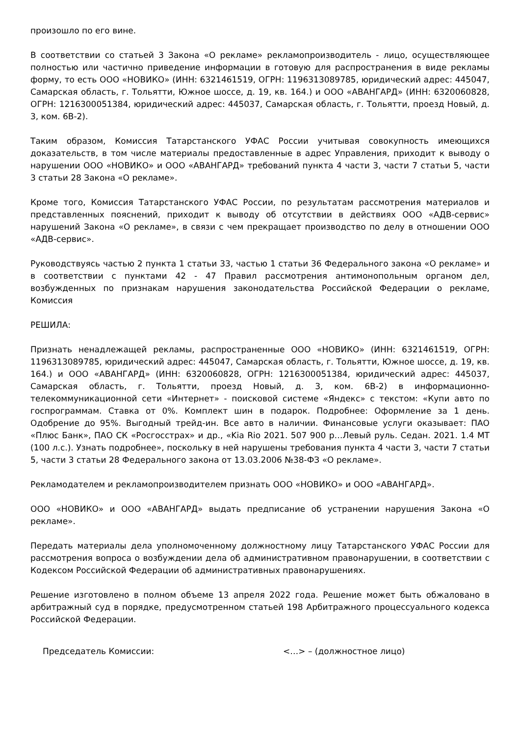произошло по его вине.
В соответствии со статьей 3 Закона «О рекламе» рекламопроизводитель - лицо, осуществляющее полностью или частично приведение информации в готовую для распространения в виде рекламы форму, то есть ООО «НОВИКО» (ИНН: 6321461519, ОГРН: 1196313089785, юридический адрес: 445047, Самарская область, г. Тольятти, Южное шоссе, д. 19, кв. 164.) и ООО «АВАНГАРД» (ИНН: 6320060828, ОГРН: 1216300051384, юридический адрес: 445037, Самарская область, г. Тольятти, проезд Новый, д. 3, ком. 6В-2).
Таким образом, Комиссия Татарстанского УФАС России учитывая совокупность имеющихся доказательств, в том числе материалы предоставленные в адрес Управления, приходит к выводу о нарушении ООО «НОВИКО» и ООО «АВАНГАРД» требований пункта 4 части 3, части 7 статьи 5, части 3 статьи 28 Закона «О рекламе».
Кроме того, Комиссия Татарстанского УФАС России, по результатам рассмотрения материалов и представленных пояснений, приходит к выводу об отсутствии в действиях ООО «АДВ-сервис» нарушений Закона «О рекламе», в связи с чем прекращает производство по делу в отношении ООО «АДВ-сервис».
Руководствуясь частью 2 пункта 1 статьи 33, частью 1 статьи 36 Федерального закона «О рекламе» и в соответствии с пунктами 42 - 47 Правил рассмотрения антимонопольным органом дел, возбужденных по признакам нарушения законодательства Российской Федерации о рекламе, Комиссия
РЕШИЛА:
Признать ненадлежащей рекламы, распространенные ООО «НОВИКО» (ИНН: 6321461519, ОГРН: 1196313089785, юридический адрес: 445047, Самарская область, г. Тольятти, Южное шоссе, д. 19, кв. 164.) и ООО «АВАНГАРД» (ИНН: 6320060828, ОГРН: 1216300051384, юридический адрес: 445037, Самарская область, г. Тольятти, проезд Новый, д. 3, ком. 6В-2) в информационно-телекоммуникационной сети «Интернет» - поисковой системе «Яндекс» с текстом: «Купи авто по госпрограммам. Ставка от 0%. Комплект шин в подарок. Подробнее: Оформление за 1 день. Одобрение до 95%. Выгодный трейд-ин. Все авто в наличии. Финансовые услуги оказывает: ПАО «Плюс Банк», ПАО СК «Росгосстрах» и др., «Kia Rio 2021. 507 900 р…Левый руль. Седан. 2021. 1.4 MT (100 л.с.). Узнать подробнее», поскольку в ней нарушены требования пункта 4 части 3, части 7 статьи 5, части 3 статьи 28 Федерального закона от 13.03.2006 №38-ФЗ «О рекламе».
Рекламодателем и рекламопроизводителем признать ООО «НОВИКО» и ООО «АВАНГАРД».
ООО «НОВИКО» и ООО «АВАНГАРД» выдать предписание об устранении нарушения Закона «О рекламе».
Передать материалы дела уполномоченному должностному лицу Татарстанского УФАС России для рассмотрения вопроса о возбуждении дела об административном правонарушении, в соответствии с Кодексом Российской Федерации об административных правонарушениях.
Решение изготовлено в полном объеме 13 апреля 2022 года. Решение может быть обжаловано в арбитражный суд в порядке, предусмотренном статьей 198 Арбитражного процессуального кодекса Российской Федерации.
Председатель Комиссии: <…> – (должностное лицо)